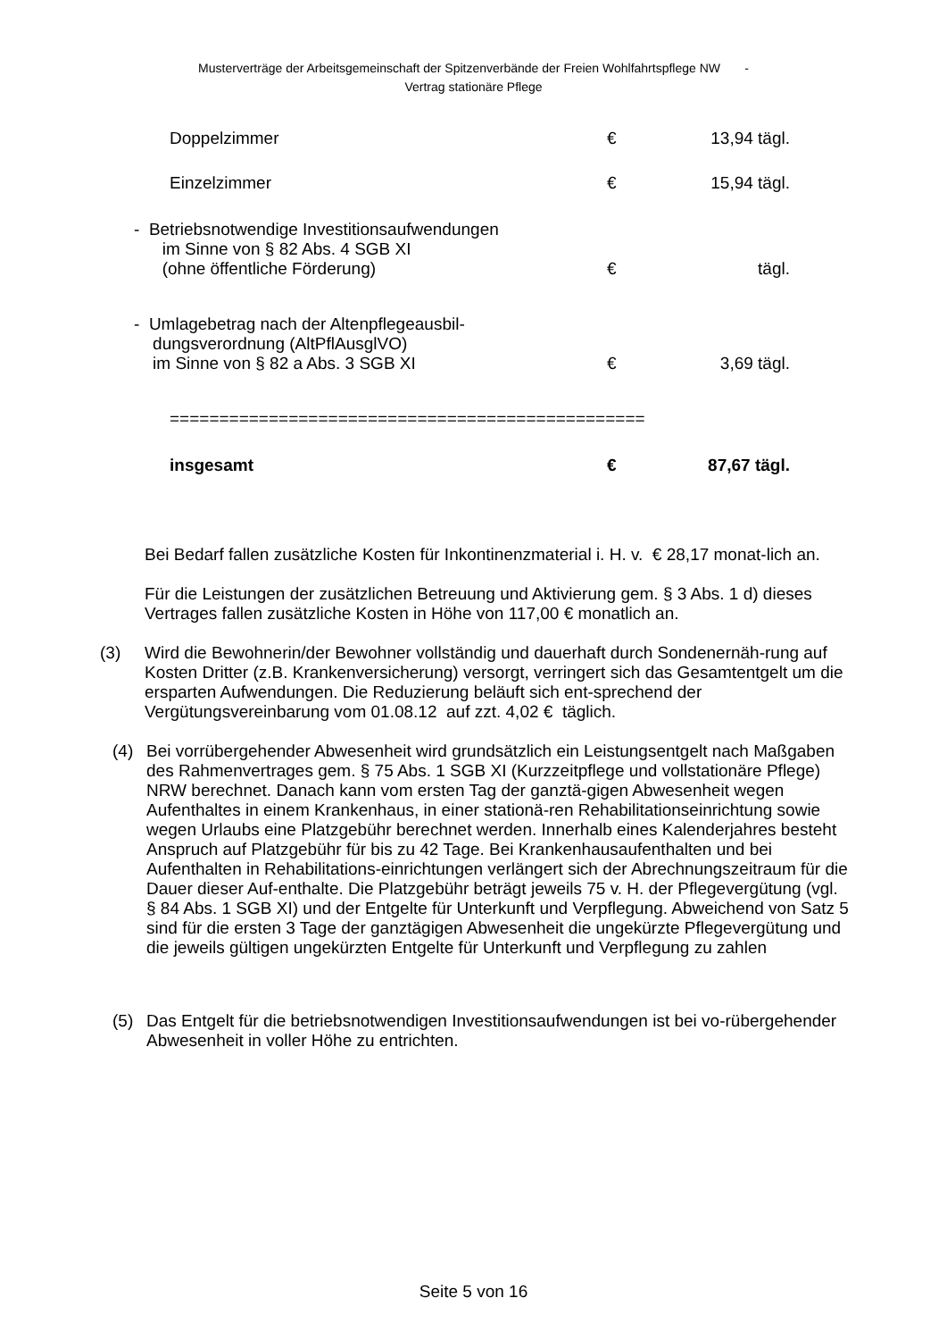Musterverträge der Arbeitsgemeinschaft der Spitzenverbände der Freien Wohlfahrtspflege NW -
Vertrag stationäre Pflege
| Doppelzimmer | € | 13,94 tägl. |
| Einzelzimmer | € | 15,94 tägl. |
| - Betriebsnotwendige Investitionsaufwendungen im Sinne von § 82 Abs. 4 SGB XI (ohne öffentliche Förderung) | € | tägl. |
| - Umlagebetrag nach der Altenpflegeausbil- dungsverordnung (AltPflAusglVO) im Sinne von § 82 a Abs. 3 SGB XI | € | 3,69 tägl. |
| ================================================ | | |
| insgesamt | € | 87,67 tägl. |
Bei Bedarf fallen zusätzliche Kosten für Inkontinenzmaterial i. H. v. € 28,17 monat-lich an.
Für die Leistungen der zusätzlichen Betreuung und Aktivierung gem. § 3 Abs. 1 d) dieses Vertrages fallen zusätzliche Kosten in Höhe von 117,00 € monatlich an.
(3)
Wird die Bewohnerin/der Bewohner vollständig und dauerhaft durch Sondenernäh-rung auf Kosten Dritter (z.B. Krankenversicherung) versorgt, verringert sich das Gesamtentgelt um die ersparten Aufwendungen. Die Reduzierung beläuft sich ent-sprechend der Vergütungsvereinbarung vom 01.08.12 auf zzt. 4,02 € täglich.
(4)
Bei vorrübergehender Abwesenheit wird grundsätzlich ein Leistungsentgelt nach Maßgaben des Rahmenvertrages gem. § 75 Abs. 1 SGB XI (Kurzzeitpflege und vollstationäre Pflege) NRW berechnet. Danach kann vom ersten Tag der ganztä-gigen Abwesenheit wegen Aufenthaltes in einem Krankenhaus, in einer stationä-ren Rehabilitationseinrichtung sowie wegen Urlaubs eine Platzgebühr berechnet werden. Innerhalb eines Kalenderjahres besteht Anspruch auf Platzgebühr für bis zu 42 Tage. Bei Krankenhausaufenthalten und bei Aufenthalten in Rehabilitations-einrichtungen verlängert sich der Abrechnungszeitraum für die Dauer dieser Auf-enthalte. Die Platzgebühr beträgt jeweils 75 v. H. der Pflegevergütung (vgl. § 84 Abs. 1 SGB XI) und der Entgelte für Unterkunft und Verpflegung. Abweichend von Satz 5 sind für die ersten 3 Tage der ganztägigen Abwesenheit die ungekürzte Pflegevergütung und die jeweils gültigen ungekürzten Entgelte für Unterkunft und Verpflegung zu zahlen
(5)
Das Entgelt für die betriebsnotwendigen Investitionsaufwendungen ist bei vo-rübergehender Abwesenheit in voller Höhe zu entrichten.
Seite 5 von 16